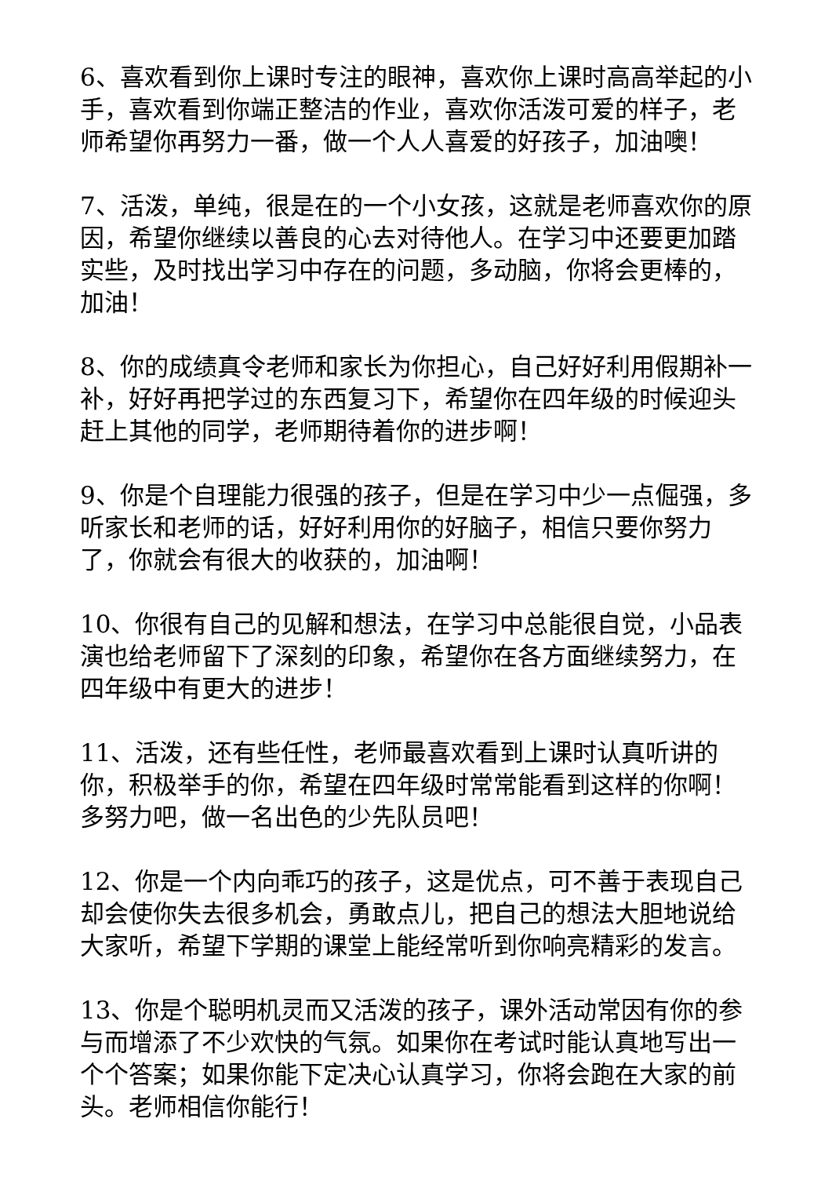6、喜欢看到你上课时专注的眼神，喜欢你上课时高高举起的小手，喜欢看到你端正整洁的作业，喜欢你活泼可爱的样子，老师希望你再努力一番，做一个人人喜爱的好孩子，加油噢！
7、活泼，单纯，很是在的一个小女孩，这就是老师喜欢你的原因，希望你继续以善良的心去对待他人。在学习中还要更加踏实些，及时找出学习中存在的问题，多动脑，你将会更棒的，加油！
8、你的成绩真令老师和家长为你担心，自己好好利用假期补一补，好好再把学过的东西复习下，希望你在四年级的时候迎头赶上其他的同学，老师期待着你的进步啊！
9、你是个自理能力很强的孩子，但是在学习中少一点倔强，多听家长和老师的话，好好利用你的好脑子，相信只要你努力了，你就会有很大的收获的，加油啊！
10、你很有自己的见解和想法，在学习中总能很自觉，小品表演也给老师留下了深刻的印象，希望你在各方面继续努力，在四年级中有更大的进步！
11、活泼，还有些任性，老师最喜欢看到上课时认真听讲的你，积极举手的你，希望在四年级时常常能看到这样的你啊！多努力吧，做一名出色的少先队员吧！
12、你是一个内向乖巧的孩子，这是优点，可不善于表现自己却会使你失去很多机会，勇敢点儿，把自己的想法大胆地说给大家听，希望下学期的课堂上能经常听到你响亮精彩的发言。
13、你是个聪明机灵而又活泼的孩子，课外活动常因有你的参与而增添了不少欢快的气氛。如果你在考试时能认真地写出一个个答案；如果你能下定决心认真学习，你将会跑在大家的前头。老师相信你能行！